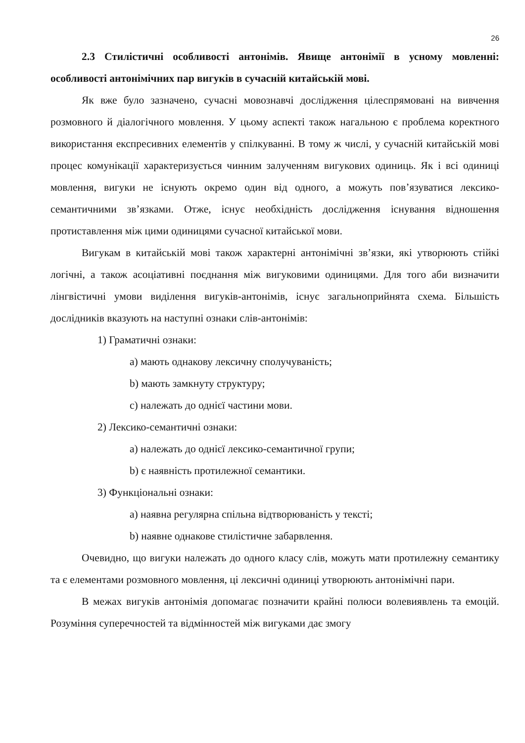26
2.3 Стилістичні особливості антонімів. Явище антонімії в усному мовленні: особливості антонімічних пар вигуків в сучасній китайській мові.
Як вже було зазначено, сучасні мовознавчі дослідження цілеспрямовані на вивчення розмовного й діалогічного мовлення. У цьому аспекті також нагальною є проблема коректного використання експресивних елементів у спілкуванні. В тому ж числі, у сучасній китайській мові процес комунікації характеризується чинним залученням вигукових одиниць. Як і всі одиниці мовлення, вигуки не існують окремо один від одного, а можуть пов’язуватися лексико-семантичними зв’язками. Отже, існує необхідність дослідження існування відношення протиставлення між цими одиницями сучасної китайської мови.
Вигукам в китайській мові також характерні антонімічні зв’язки, які утворюють стійкі логічні, а також асоціативні поєднання між вигуковими одиницями. Для того аби визначити лінгвістичні умови виділення вигуків-антонімів, існує загальноприйнята схема. Більшість дослідників вказують на наступні ознаки слів-антонімів:
1) Граматичні ознаки:
a) мають однакову лексичну сполучуваність;
b) мають замкнуту структуру;
c) належать до однієї частини мови.
2) Лексико-семантичні ознаки:
a) належать до однієї лексико-семантичної групи;
b) є наявність протилежної семантики.
3) Функціональні ознаки:
a) наявна регулярна спільна відтворюваність у тексті;
b) наявне однакове стилістичне забарвлення.
Очевидно, що вигуки належать до одного класу слів, можуть мати протилежну семантику та є елементами розмовного мовлення, ці лексичні одиниці утворюють антонімічні пари.
В межах вигуків антонімія допомагає позначити крайні полюси волевиявлень та емоцій. Розуміння суперечностей та відмінностей між вигуками дає змогу